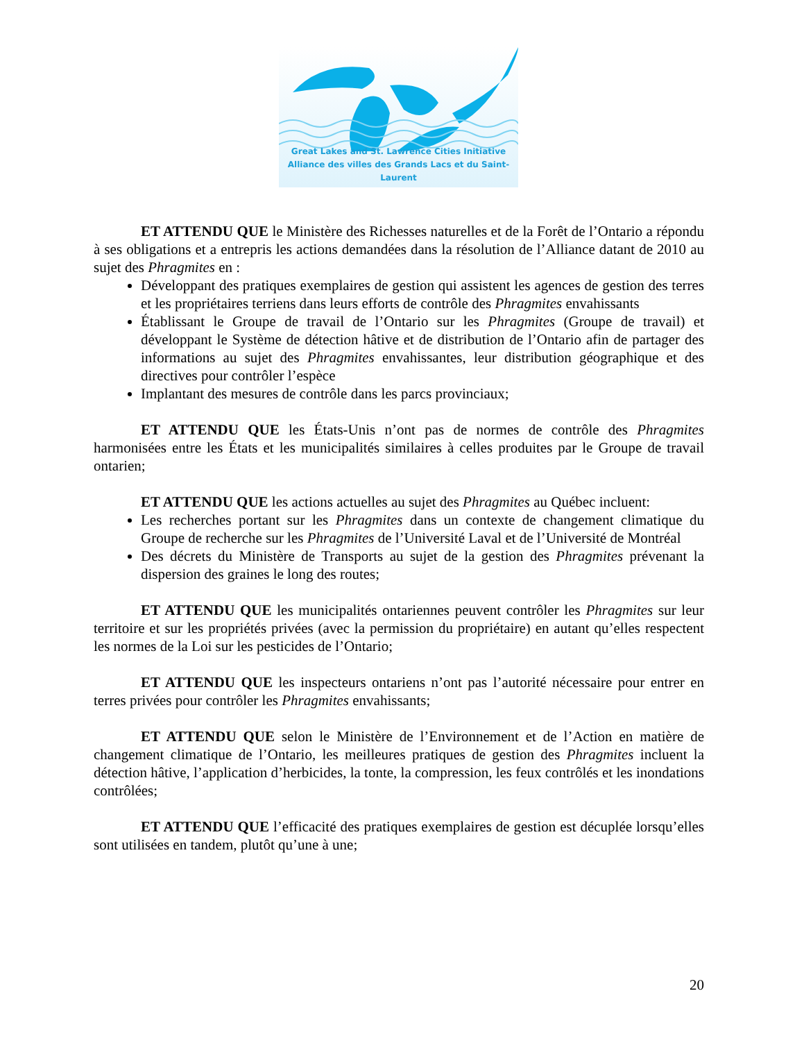Great Lakes and St. Lawrence Cities Initiative
Alliance des villes des Grands Lacs et du Saint-Laurent
ET ATTENDU QUE le Ministère des Richesses naturelles et de la Forêt de l’Ontario a répondu à ses obligations et a entrepris les actions demandées dans la résolution de l’Alliance datant de 2010 au sujet des Phragmites en :
Développant des pratiques exemplaires de gestion qui assistent les agences de gestion des terres et les propriétaires terriens dans leurs efforts de contrôle des Phragmites envahissants
Établissant le Groupe de travail de l’Ontario sur les Phragmites (Groupe de travail) et développant le Système de détection hâtive et de distribution de l’Ontario afin de partager des informations au sujet des Phragmites envahissantes, leur distribution géographique et des directives pour contrôler l’espèce
Implantant des mesures de contrôle dans les parcs provinciaux;
ET ATTENDU QUE les États-Unis n’ont pas de normes de contrôle des Phragmites harmonisées entre les États et les municipalités similaires à celles produites par le Groupe de travail ontarien;
ET ATTENDU QUE les actions actuelles au sujet des Phragmites au Québec incluent:
Les recherches portant sur les Phragmites dans un contexte de changement climatique du Groupe de recherche sur les Phragmites de l’Université Laval et de l’Université de Montréal
Des décrets du Ministère de Transports au sujet de la gestion des Phragmites prévenant la dispersion des graines le long des routes;
ET ATTENDU QUE les municipalités ontariennes peuvent contrôler les Phragmites sur leur territoire et sur les propriétés privées (avec la permission du propriétaire) en autant qu’elles respectent les normes de la Loi sur les pesticides de l’Ontario;
ET ATTENDU QUE les inspecteurs ontariens n’ont pas l’autorité nécessaire pour entrer en terres privées pour contrôler les Phragmites envahissants;
ET ATTENDU QUE selon le Ministère de l’Environnement et de l’Action en matière de changement climatique de l’Ontario, les meilleures pratiques de gestion des Phragmites incluent la détection hâtive, l’application d’herbicides, la tonte, la compression, les feux contrôlés et les inondations contrôlées;
ET ATTENDU QUE l’efficacité des pratiques exemplaires de gestion est décuplée lorsqu’elles sont utilisées en tandem, plutôt qu’une à une;
20